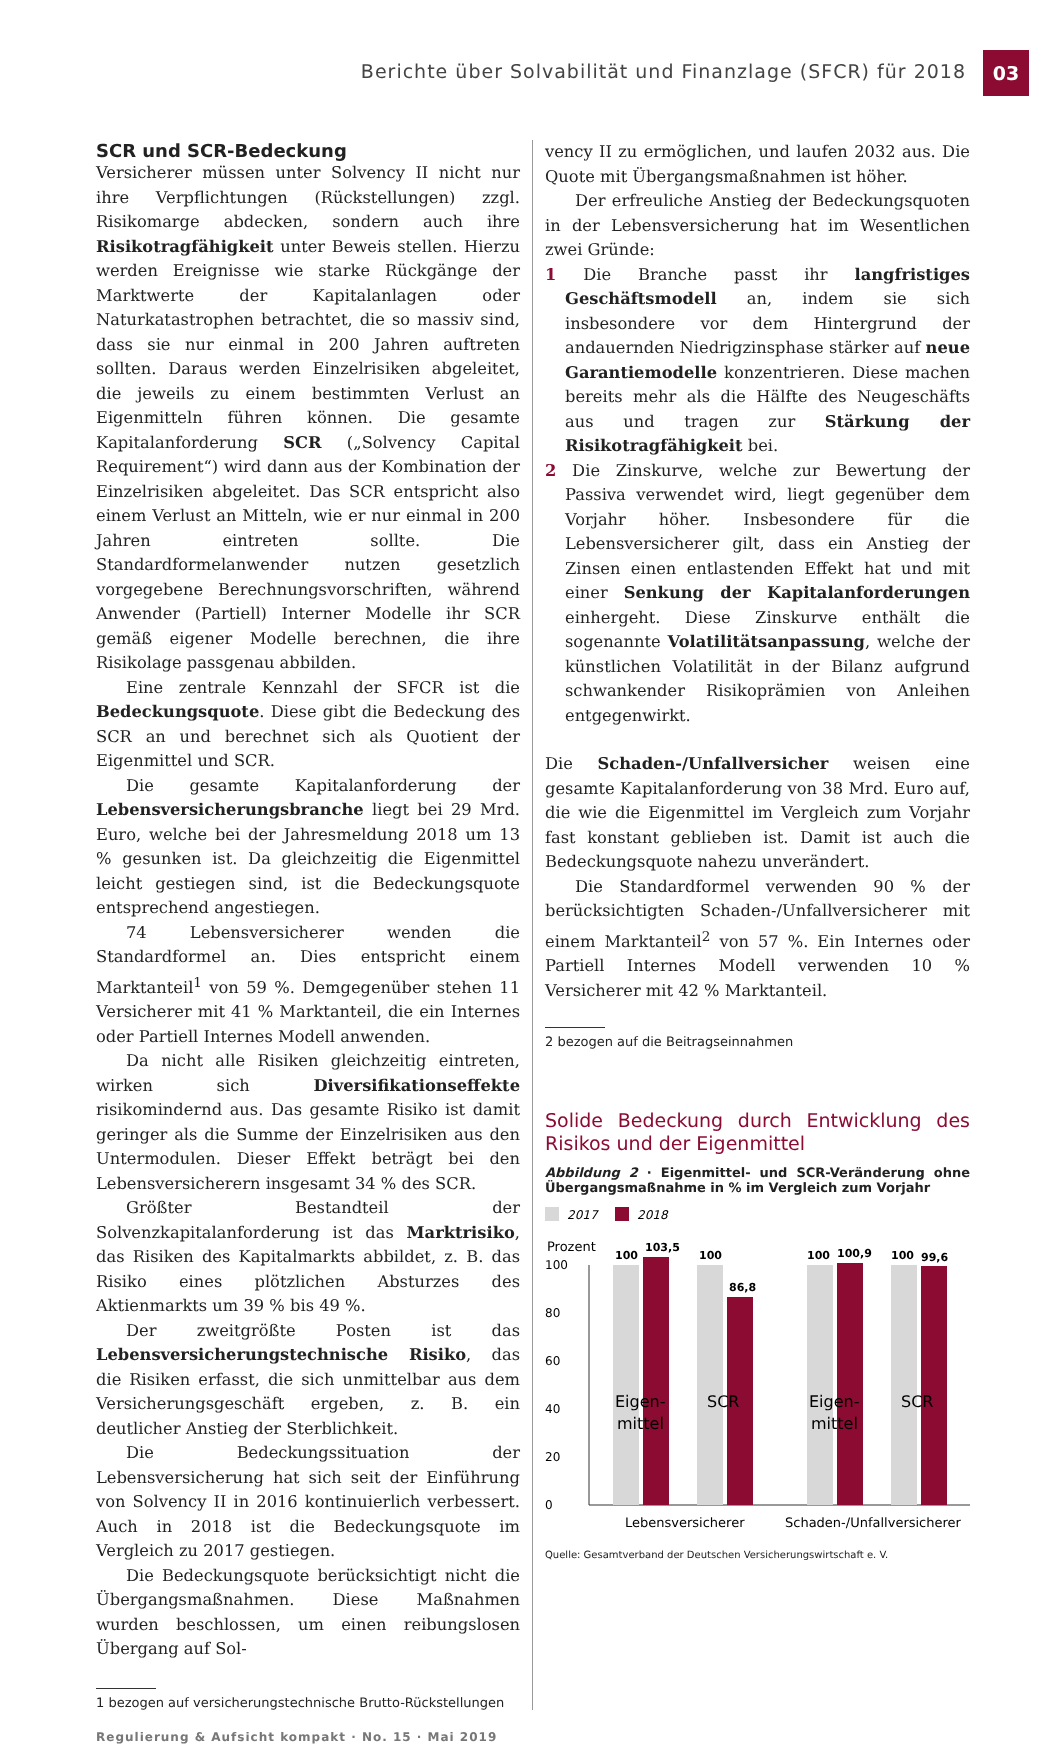Berichte über Solvabilität und Finanzlage (SFCR) für 2018 03
SCR und SCR-Bedeckung
Versicherer müssen unter Solvency II nicht nur ihre Verpflichtungen (Rückstellungen) zzgl. Risikomarge abdecken, sondern auch ihre Risikotragfähigkeit unter Beweis stellen. Hierzu werden Ereignisse wie starke Rückgänge der Marktwerte der Kapitalanlagen oder Naturkatastrophen betrachtet, die so massiv sind, dass sie nur einmal in 200 Jahren auftreten sollten. Daraus werden Einzelrisiken abgeleitet, die jeweils zu einem bestimmten Verlust an Eigenmitteln führen können. Die gesamte Kapitalanforderung SCR („Solvency Capital Requirement“) wird dann aus der Kombination der Einzelrisiken abgeleitet. Das SCR entspricht also einem Verlust an Mitteln, wie er nur einmal in 200 Jahren eintreten sollte. Die Standardformelanwender nutzen gesetzlich vorgegebene Berechnungsvorschriften, während Anwender (Partiell) Interner Modelle ihr SCR gemäß eigener Modelle berechnen, die ihre Risikolage passgenau abbilden.
Eine zentrale Kennzahl der SFCR ist die Bedeckungsquote. Diese gibt die Bedeckung des SCR an und berechnet sich als Quotient der Eigenmittel und SCR.
Die gesamte Kapitalanforderung der Lebensversicherungsbranche liegt bei 29 Mrd. Euro, welche bei der Jahresmeldung 2018 um 13 % gesunken ist. Da gleichzeitig die Eigenmittel leicht gestiegen sind, ist die Bedeckungsquote entsprechend angestiegen.
74 Lebensversicherer wenden die Standardformel an. Dies entspricht einem Marktanteil<sup>1</sup> von 59 %. Demgegenüber stehen 11 Versicherer mit 41 % Marktanteil, die ein Internes oder Partiell Internes Modell anwenden.
Da nicht alle Risiken gleichzeitig eintreten, wirken sich Diversifikationseffekte risikomindernd aus. Das gesamte Risiko ist damit geringer als die Summe der Einzelrisiken aus den Untermodulen. Dieser Effekt beträgt bei den Lebensversicherern insgesamt 34 % des SCR.
Größter Bestandteil der Solvenzkapitalanforderung ist das Marktrisiko, das Risiken des Kapitalmarkts abbildet, z. B. das Risiko eines plötzlichen Absturzes des Aktienmarkts um 39 % bis 49 %.
Der zweitgrößte Posten ist das Lebensversicherungstechnische Risiko, das die Risiken erfasst, die sich unmittelbar aus dem Versicherungsgeschäft ergeben, z. B. ein deutlicher Anstieg der Sterblichkeit.
Die Bedeckungssituation der Lebensversicherung hat sich seit der Einführung von Solvency II in 2016 kontinuierlich verbessert. Auch in 2018 ist die Bedeckungsquote im Vergleich zu 2017 gestiegen.
Die Bedeckungsquote berücksichtigt nicht die Übergangsmaßnahmen. Diese Maßnahmen wurden beschlossen, um einen reibungslosen Übergang auf Sol-
1 bezogen auf versicherungstechnische Brutto-Rückstellungen
vency II zu ermöglichen, und laufen 2032 aus. Die Quote mit Übergangsmaßnahmen ist höher.
Der erfreuliche Anstieg der Bedeckungsquoten in der Lebensversicherung hat im Wesentlichen zwei Gründe:
1 Die Branche passt ihr langfristiges Geschäftsmodell an, indem sie sich insbesondere vor dem Hintergrund der andauernden Niedrigzinsphase stärker auf neue Garantiemodelle konzentrieren. Diese machen bereits mehr als die Hälfte des Neugeschäfts aus und tragen zur Stärkung der Risikotragfähigkeit bei.
2 Die Zinskurve, welche zur Bewertung der Passiva verwendet wird, liegt gegenüber dem Vorjahr höher. Insbesondere für die Lebensversicherer gilt, dass ein Anstieg der Zinsen einen entlastenden Effekt hat und mit einer Senkung der Kapitalanforderungen einhergeht. Diese Zinskurve enthält die sogenannte Volatilitätsanpassung, welche der künstlichen Volatilität in der Bilanz aufgrund schwankender Risikoprämien von Anleihen entgegenwirkt.
Die Schaden-/Unfallversicher weisen eine gesamte Kapitalanforderung von 38 Mrd. Euro auf, die wie die Eigenmittel im Vergleich zum Vorjahr fast konstant geblieben ist. Damit ist auch die Bedeckungsquote nahezu unverändert.
Die Standardformel verwenden 90 % der berücksichtigten Schaden-/Unfallversicherer mit einem Marktanteil<sup>2</sup> von 57 %. Ein Internes oder Partiell Internes Modell verwenden 10 % Versicherer mit 42 % Marktanteil.
2 bezogen auf die Beitragseinnahmen
Solide Bedeckung durch Entwicklung des Risikos und der Eigenmittel
Abbildung 2 · Eigenmittel- und SCR-Veränderung ohne Übergangsmaßnahme in % im Vergleich zum Vorjahr
2017
2018
Prozent
0
20
40
60
80
100
100
103,5
100
86,8
100
100,9
100
99,6
Eigen-
mittel
SCR
Eigen-
mittel
SCR
Lebensversicherer
Schaden-/Unfallversicherer
Quelle: Gesamtverband der Deutschen Versicherungswirtschaft e. V.
Regulierung & Aufsicht kompakt · No. 15 · Mai 2019